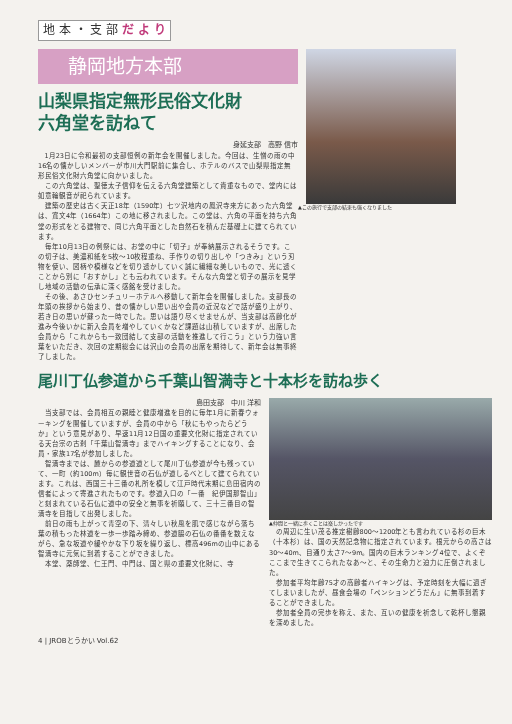地 本 ・ 支 部 だ よ り
静岡地方本部
山梨県指定無形民俗文化財
六角堂を訪ねて
身延支部　高野 信市
1月23日に令和最初の支部恒例の新年会を開催しました。今回は、生憎の雨の中16名の懐かしいメンバーが市川大門駅前に集合し、ホテルのバスで山梨県指定無形民俗文化財六角堂に向かいました。
この六角堂は、聖徳太子信仰を伝える六角堂建築として貴重なもので、堂内には如意輪観音が祀られています。
建築の歴史は古く天正18年（1590年）七ツ沢地内の鳳沢寺来方にあった六角堂は、寛文4年（1664年）この地に移されました。この堂は、六角の平面を持ち六角堂の形式をとる建物で、同じ六角平面とした自然石を積んだ基礎上に建てられています。
毎年10月13日の例祭には、お堂の中に「切子」が奉納展示されるそうです。この切子は、美濃和紙を5枚～10枚程重ね、手作りの切り出しや「つきみ」という刃物を使い、図柄や模様などを切り透かしていく誠に繊細な美しいもので、光に透くことから別に「おすかし」とも云われています。そんな六角堂と切子の展示を見学し地域の活動の伝承に深く感銘を受けました。
その後、あさひセンチュリーホテルへ移動して新年会を開催しました。支部長の年頭の挨拶から始まり、昔の懐かしい思い出や会員の近況などで話が盛り上がり、若き日の思いが蘇った一時でした。思いは語り尽くせませんが、当支部は高齢化が進み今後いかに新入会員を増やしていくかなど課題は山積していますが、出席した会員から「これからも一致団結して支部の活動を推進して行こう」という力強い言葉をいただき、次回の定期総会には沢山の会員の出席を期待して、新年会は無事終了しました。
▲この旅行で支部の結束も強くなりました
尾川丁仏参道から千葉山智満寺と十本杉を訪ね歩く
島田支部　中川 洋和
当支部では、会員相互の親睦と健康増進を目的に毎年1月に新春ウォーキングを開催していますが、会員の中から「秋にもやったらどうか」という意見があり、早速11月12日国の重要文化財に指定されている天台宗の古刹「千葉山智満寺」までハイキングすることになり、会員・家族17名が参加しました。
智満寺までは、麓からの参道道として尾川丁仏参道が今も残っていて、一町（約100m）毎に観世音の石仏が道しるべとして建てられています。これは、西国三十三番の札所を模して江戸時代末期に島田宿内の信者によって寄進されたものです。参道入口の「一番　紀伊国那智山」と刻まれている石仏に道中の安全と無事を祈願して、三十三番目の智満寺を目指して出発しました。
前日の雨も上がって青空の下、清々しい秋風を肌で感じながら落ち葉の積もった林道を一歩一歩踏み締め、参道脇の石仏の番番を数えながら、急な坂道や緩やかな下り坂を繰り返し、標高496mの山中にある智満寺に元気に到着することができました。
本堂、薬師堂、仁王門、中門は、国と県の重要文化財に、寺
▲仲間と一緒に歩くことは楽しかったです
の周辺に生い茂る推定樹齢800～1200年とも言われている杉の巨木（十本杉）は、国の天然記念物に指定されています。根元からの高さは30～40m、目通り太さ7～9m。国内の巨木ランキング4位で、よくぞここまで生きてこられたなあ～と、その生命力と迫力に圧倒されました。
参加者平均年齢75才の高齢者ハイキングは、予定時刻を大幅に過ぎてしまいましたが、昼食会場の「ペンションどうだん」に無事到着することができました。
参加者全員の完歩を称え、また、互いの健康を祈念して乾杯し懇親を深めました。
4 | JROBとうかい Vol.62